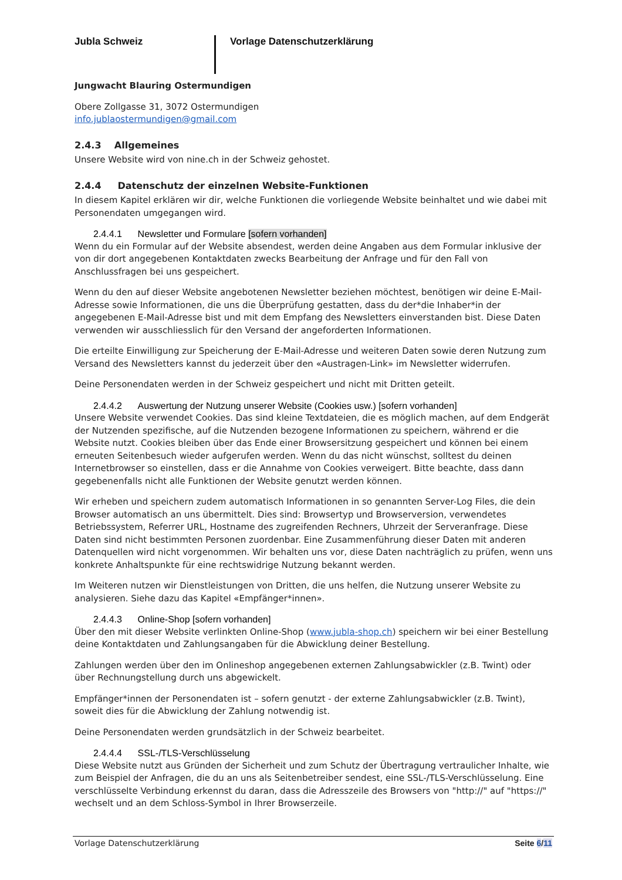Jubla Schweiz Vorlage Datenschutzerklärung
Jungwacht Blauring Ostermundigen
Obere Zollgasse 31, 3072 Ostermundigen
info.jublaostermundigen@gmail.com
2.4.3 Allgemeines
Unsere Website wird von nine.ch in der Schweiz gehostet.
2.4.4 Datenschutz der einzelnen Website-Funktionen
In diesem Kapitel erklären wir dir, welche Funktionen die vorliegende Website beinhaltet und wie dabei mit Personendaten umgegangen wird.
2.4.4.1 Newsletter und Formulare [sofern vorhanden]
Wenn du ein Formular auf der Website absendest, werden deine Angaben aus dem Formular inklusive der von dir dort angegebenen Kontaktdaten zwecks Bearbeitung der Anfrage und für den Fall von Anschlussfragen bei uns gespeichert.
Wenn du den auf dieser Website angebotenen Newsletter beziehen möchtest, benötigen wir deine E-Mail-Adresse sowie Informationen, die uns die Überprüfung gestatten, dass du der*die Inhaber*in der angegebenen E-Mail-Adresse bist und mit dem Empfang des Newsletters einverstanden bist. Diese Daten verwenden wir ausschliesslich für den Versand der angeforderten Informationen.
Die erteilte Einwilligung zur Speicherung der E-Mail-Adresse und weiteren Daten sowie deren Nutzung zum Versand des Newsletters kannst du jederzeit über den «Austragen-Link» im Newsletter widerrufen.
Deine Personendaten werden in der Schweiz gespeichert und nicht mit Dritten geteilt.
2.4.4.2 Auswertung der Nutzung unserer Website (Cookies usw.) [sofern vorhanden]
Unsere Website verwendet Cookies. Das sind kleine Textdateien, die es möglich machen, auf dem Endgerät der Nutzenden spezifische, auf die Nutzenden bezogene Informationen zu speichern, während er die Website nutzt. Cookies bleiben über das Ende einer Browsersitzung gespeichert und können bei einem erneuten Seitenbesuch wieder aufgerufen werden. Wenn du das nicht wünschst, solltest du deinen Internetbrowser so einstellen, dass er die Annahme von Cookies verweigert. Bitte beachte, dass dann gegebenenfalls nicht alle Funktionen der Website genutzt werden können.
Wir erheben und speichern zudem automatisch Informationen in so genannten Server-Log Files, die dein Browser automatisch an uns übermittelt. Dies sind: Browsertyp und Browserversion, verwendetes Betriebssystem, Referrer URL, Hostname des zugreifenden Rechners, Uhrzeit der Serveranfrage. Diese Daten sind nicht bestimmten Personen zuordenbar. Eine Zusammenführung dieser Daten mit anderen Datenquellen wird nicht vorgenommen. Wir behalten uns vor, diese Daten nachträglich zu prüfen, wenn uns konkrete Anhaltspunkte für eine rechtswidrige Nutzung bekannt werden.
Im Weiteren nutzen wir Dienstleistungen von Dritten, die uns helfen, die Nutzung unserer Website zu analysieren. Siehe dazu das Kapitel «Empfänger*innen».
2.4.4.3 Online-Shop [sofern vorhanden]
Über den mit dieser Website verlinkten Online-Shop (www.jubla-shop.ch) speichern wir bei einer Bestellung deine Kontaktdaten und Zahlungsangaben für die Abwicklung deiner Bestellung.
Zahlungen werden über den im Onlineshop angegebenen externen Zahlungsabwickler (z.B. Twint) oder über Rechnungstellung durch uns abgewickelt.
Empfänger*innen der Personendaten ist – sofern genutzt - der externe Zahlungsabwickler (z.B. Twint), soweit dies für die Abwicklung der Zahlung notwendig ist.
Deine Personendaten werden grundsätzlich in der Schweiz bearbeitet.
2.4.4.4 SSL-/TLS-Verschlüsselung
Diese Website nutzt aus Gründen der Sicherheit und zum Schutz der Übertragung vertraulicher Inhalte, wie zum Beispiel der Anfragen, die du an uns als Seitenbetreiber sendest, eine SSL-/TLS-Verschlüsselung. Eine verschlüsselte Verbindung erkennst du daran, dass die Adresszeile des Browsers von "http://" auf "https://" wechselt und an dem Schloss-Symbol in Ihrer Browserzeile.
Vorlage Datenschutzerklärung Seite 6/11